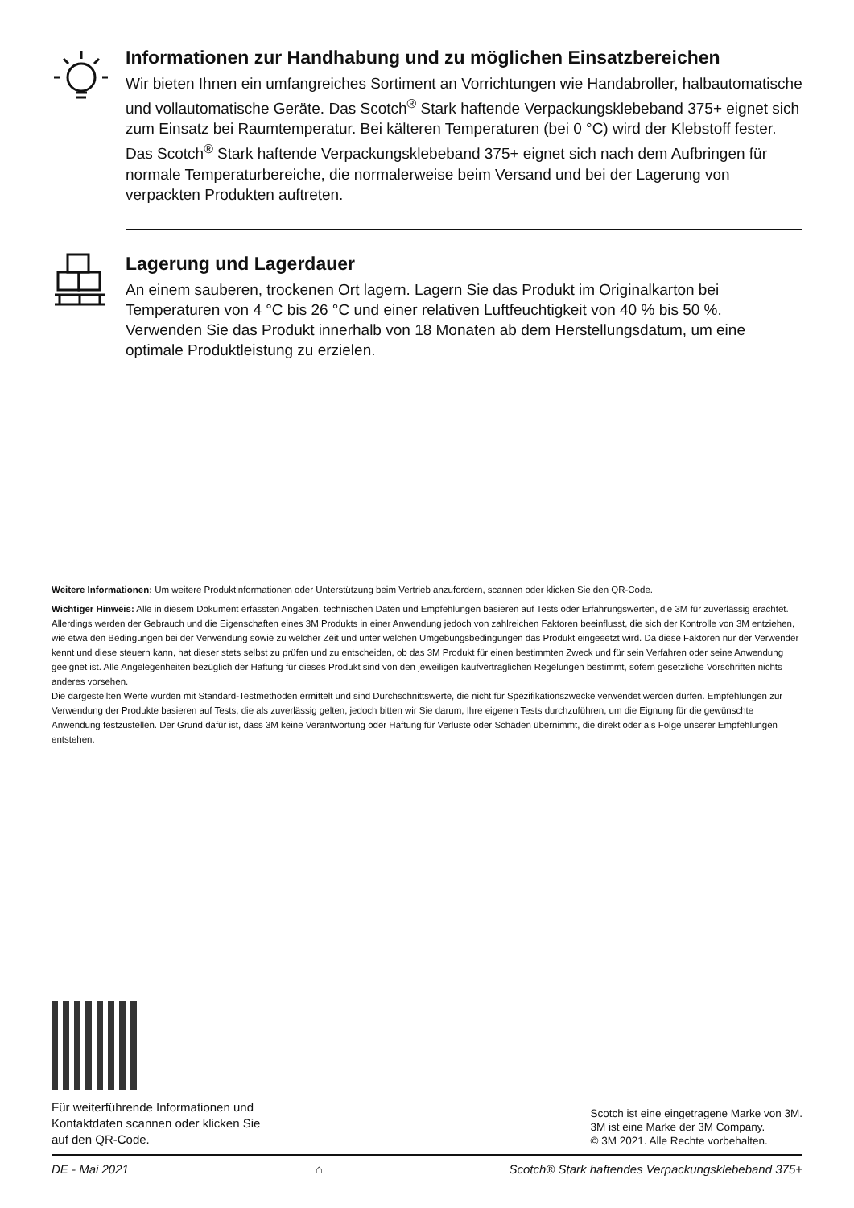Informationen zur Handhabung und zu möglichen Einsatzbereichen
Wir bieten Ihnen ein umfangreiches Sortiment an Vorrichtungen wie Handabroller, halbautomatische und vollautomatische Geräte. Das Scotch<sup>®</sup> Stark haftende Verpackungsklebeband 375+ eignet sich zum Einsatz bei Raumtemperatur. Bei kälteren Temperaturen (bei 0 °C) wird der Klebstoff fester. Das Scotch<sup>®</sup> Stark haftende Verpackungsklebeband 375+ eignet sich nach dem Aufbringen für normale Temperaturbereiche, die normalerweise beim Versand und bei der Lagerung von verpackten Produkten auftreten.
Lagerung und Lagerdauer
An einem sauberen, trockenen Ort lagern. Lagern Sie das Produkt im Originalkarton bei Temperaturen von 4 °C bis 26 °C und einer relativen Luftfeuchtigkeit von 40 % bis 50 %. Verwenden Sie das Produkt innerhalb von 18 Monaten ab dem Herstellungsdatum, um eine optimale Produktleistung zu erzielen.
Weitere Informationen: Um weitere Produktinformationen oder Unterstützung beim Vertrieb anzufordern, scannen oder klicken Sie den QR-Code.
Wichtiger Hinweis: Alle in diesem Dokument erfassten Angaben, technischen Daten und Empfehlungen basieren auf Tests oder Erfahrungswerten, die 3M für zuverlässig erachtet. Allerdings werden der Gebrauch und die Eigenschaften eines 3M Produkts in einer Anwendung jedoch von zahlreichen Faktoren beeinflusst, die sich der Kontrolle von 3M entziehen, wie etwa den Bedingungen bei der Verwendung sowie zu welcher Zeit und unter welchen Umgebungsbedingungen das Produkt eingesetzt wird. Da diese Faktoren nur der Verwender kennt und diese steuern kann, hat dieser stets selbst zu prüfen und zu entscheiden, ob das 3M Produkt für einen bestimmten Zweck und für sein Verfahren oder seine Anwendung geeignet ist. Alle Angelegenheiten bezüglich der Haftung für dieses Produkt sind von den jeweiligen kaufvertraglichen Regelungen bestimmt, sofern gesetzliche Vorschriften nichts anderes vorsehen.
Die dargestellten Werte wurden mit Standard-Testmethoden ermittelt und sind Durchschnittswerte, die nicht für Spezifikationszwecke verwendet werden dürfen. Empfehlungen zur Verwendung der Produkte basieren auf Tests, die als zuverlässig gelten; jedoch bitten wir Sie darum, Ihre eigenen Tests durchzuführen, um die Eignung für die gewünschte Anwendung festzustellen. Der Grund dafür ist, dass 3M keine Verantwortung oder Haftung für Verluste oder Schäden übernimmt, die direkt oder als Folge unserer Empfehlungen entstehen.
Für weiterführende Informationen und
Kontaktdaten scannen oder klicken Sie
auf den QR-Code.
Scotch ist eine eingetragene Marke von 3M.
3M ist eine Marke der 3M Company.
© 3M 2021. Alle Rechte vorbehalten.
DE - Mai 2021 ⌂ Scotch® Stark haftendes Verpackungsklebeband 375+